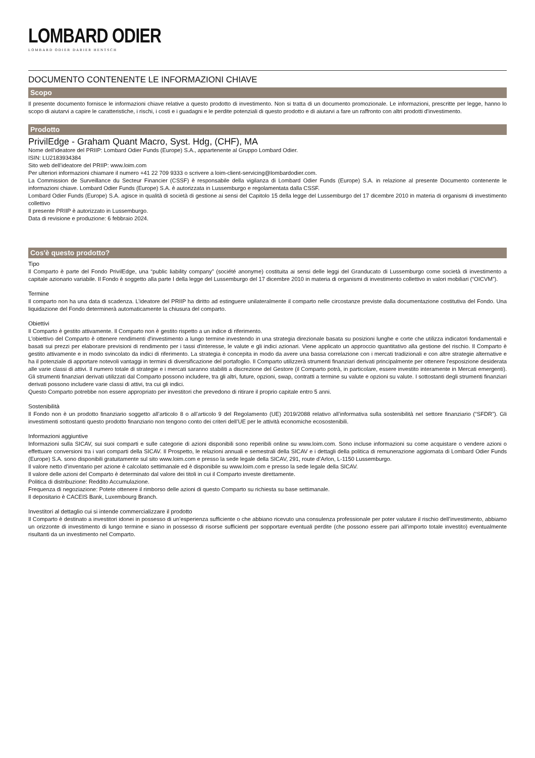LOMBARD ODIER
LOMBARD ODIER DARIER HENTSCH
DOCUMENTO CONTENENTE LE INFORMAZIONI CHIAVE
Scopo
Il presente documento fornisce le informazioni chiave relative a questo prodotto di investimento. Non si tratta di un documento promozionale. Le informazioni, prescritte per legge, hanno lo scopo di aiutarvi a capire le caratteristiche, i rischi, i costi e i guadagni e le perdite potenziali di questo prodotto e di aiutarvi a fare un raffronto con altri prodotti d'investimento.
Prodotto
PrivilEdge - Graham Quant Macro, Syst. Hdg, (CHF), MA
Nome dell’ideatore del PRIIP: Lombard Odier Funds (Europe) S.A., appartenente al Gruppo Lombard Odier.
ISIN: LU2183934384
Sito web dell’ideatore del PRIIP: www.loim.com
Per ulteriori informazioni chiamare il numero +41 22 709 9333 o scrivere a loim-client-servicing@lombardodier.com.
La Commission de Surveillance du Secteur Financier (CSSF) è responsabile della vigilanza di Lombard Odier Funds (Europe) S.A. in relazione al presente Documento contenente le informazioni chiave. Lombard Odier Funds (Europe) S.A. è autorizzata in Lussemburgo e regolamentata dalla CSSF.
Lombard Odier Funds (Europe) S.A. agisce in qualità di società di gestione ai sensi del Capitolo 15 della legge del Lussemburgo del 17 dicembre 2010 in materia di organismi di investimento collettivo
Il presente PRIIP è autorizzato in Lussemburgo.
Data di revisione e produzione: 6 febbraio 2024.
Cos'è questo prodotto?
Tipo
Il Comparto è parte del Fondo PrivilEdge, una “public liability company” (société anonyme) costituita ai sensi delle leggi del Granducato di Lussemburgo come società di investimento a capitale azionario variabile. Il Fondo è soggetto alla parte I della legge del Lussemburgo del 17 dicembre 2010 in materia di organismi di investimento collettivo in valori mobiliari (“OICVM”).
Termine
Il comparto non ha una data di scadenza. L’ideatore del PRIIP ha diritto ad estinguere unilateralmente il comparto nelle circostanze previste dalla documentazione costitutiva del Fondo. Una liquidazione del Fondo determinerà automaticamente la chiusura del comparto.
Obiettivi
Il Comparto è gestito attivamente. Il Comparto non è gestito rispetto a un indice di riferimento.
L'obiettivo del Comparto è ottenere rendimenti d'investimento a lungo termine investendo in una strategia direzionale basata su posizioni lunghe e corte che utilizza indicatori fondamentali e basati sui prezzi per elaborare previsioni di rendimento per i tassi d'interesse, le valute e gli indici azionari. Viene applicato un approccio quantitativo alla gestione del rischio. Il Comparto è gestito attivamente e in modo svincolato da indici di riferimento. La strategia è concepita in modo da avere una bassa correlazione con i mercati tradizionali e con altre strategie alternative e ha il potenziale di apportare notevoli vantaggi in termini di diversificazione del portafoglio. Il Comparto utilizzerà strumenti finanziari derivati principalmente per ottenere l'esposizione desiderata alle varie classi di attivi. Il numero totale di strategie e i mercati saranno stabiliti a discrezione del Gestore (il Comparto potrà, in particolare, essere investito interamente in Mercati emergenti). Gli strumenti finanziari derivati utilizzati dal Comparto possono includere, tra gli altri, future, opzioni, swap, contratti a termine su valute e opzioni su valute. I sottostanti degli strumenti finanziari derivati possono includere varie classi di attivi, tra cui gli indici.
Questo Comparto potrebbe non essere appropriato per investitori che prevedono di ritirare il proprio capitale entro 5 anni.
Sostenibilità
Il Fondo non è un prodotto finanziario soggetto all’articolo 8 o all’articolo 9 del Regolamento (UE) 2019/2088 relativo all’informativa sulla sostenibilità nel settore finanziario (“SFDR”). Gli investimenti sottostanti questo prodotto finanziario non tengono conto dei criteri dell’UE per le attività economiche ecosostenibili.
Informazioni aggiuntive
Informazioni sulla SICAV, sui suoi comparti e sulle categorie di azioni disponibili sono reperibili online su www.loim.com. Sono incluse informazioni su come acquistare o vendere azioni o effettuare conversioni tra i vari comparti della SICAV. Il Prospetto, le relazioni annuali e semestrali della SICAV e i dettagli della politica di remunerazione aggiornata di Lombard Odier Funds (Europe) S.A. sono disponibili gratuitamente sul sito www.loim.com e presso la sede legale della SICAV, 291, route d’Arlon, L-1150 Lussemburgo.
Il valore netto d’inventario per azione è calcolato settimanale ed è disponibile su www.loim.com e presso la sede legale della SICAV.
Il valore delle azioni del Comparto è determinato dal valore dei titoli in cui il Comparto investe direttamente.
Politica di distribuzione: Reddito Accumulazione.
Frequenza di negoziazione: Potete ottenere il rimborso delle azioni di questo Comparto su richiesta su base settimanale.
Il depositario è CACEIS Bank, Luxembourg Branch.
Investitori al dettaglio cui si intende commercializzare il prodotto
Il Comparto è destinato a investitori idonei in possesso di un’esperienza sufficiente o che abbiano ricevuto una consulenza professionale per poter valutare il rischio dell’investimento, abbiamo un orizzonte di investimento di lungo termine e siano in possesso di risorse sufficienti per sopportare eventuali perdite (che possono essere pari all’importo totale investito) eventualmente risultanti da un investimento nel Comparto.